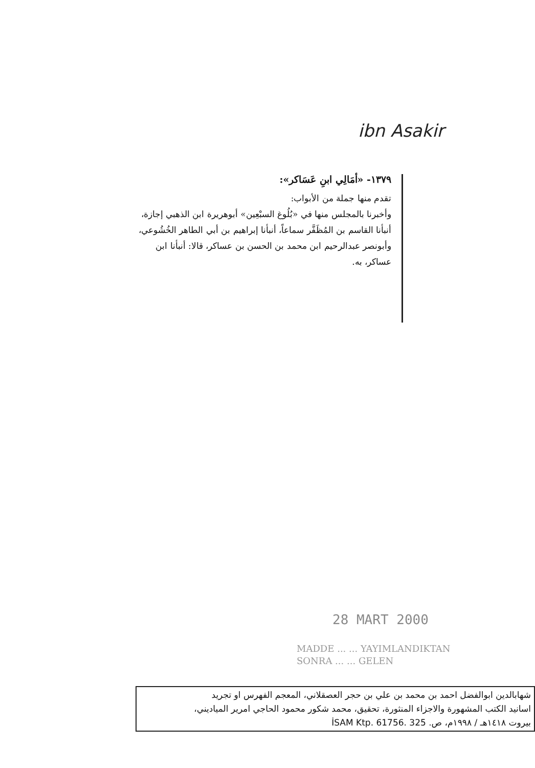ibn Asakir
١٣٧٩- «أمَالِي ابنِ عَسَاكر»:
تقدم منها جملة من الأبواب:
وأخبرنا بالمجلس منها في «بُلُوغ السبْعِين» أبوهريرة ابن الذهبي إجازة، أنبأنا القاسم بن المُظَفَّر سماعاً، أنبأنا إبراهيم بن أبي الطاهر الخُشُوعي، وأبونصر عبدالرحيم ابن محمد بن الحسن بن عساكر، قالا: أنبأنا ابن عساكر، به.
28 MART 2000
MADDE ... ... YAYIMLANDIKTAN
SONRA ... ... GELEN
شهابالدين ابوالفضل احمد بن محمد بن علي بن حجر العصقلاني، المعجم الفهرس او تجريد
اسانيد الكتب المشهورة والاجزاء المنثورة، تحقيق، محمد شكور محمود الحاجي امرير المياديني،
بيروت ١٤١٨هـ / ١٩٩٨م، ص. İSAM Ktp. 61756. 325